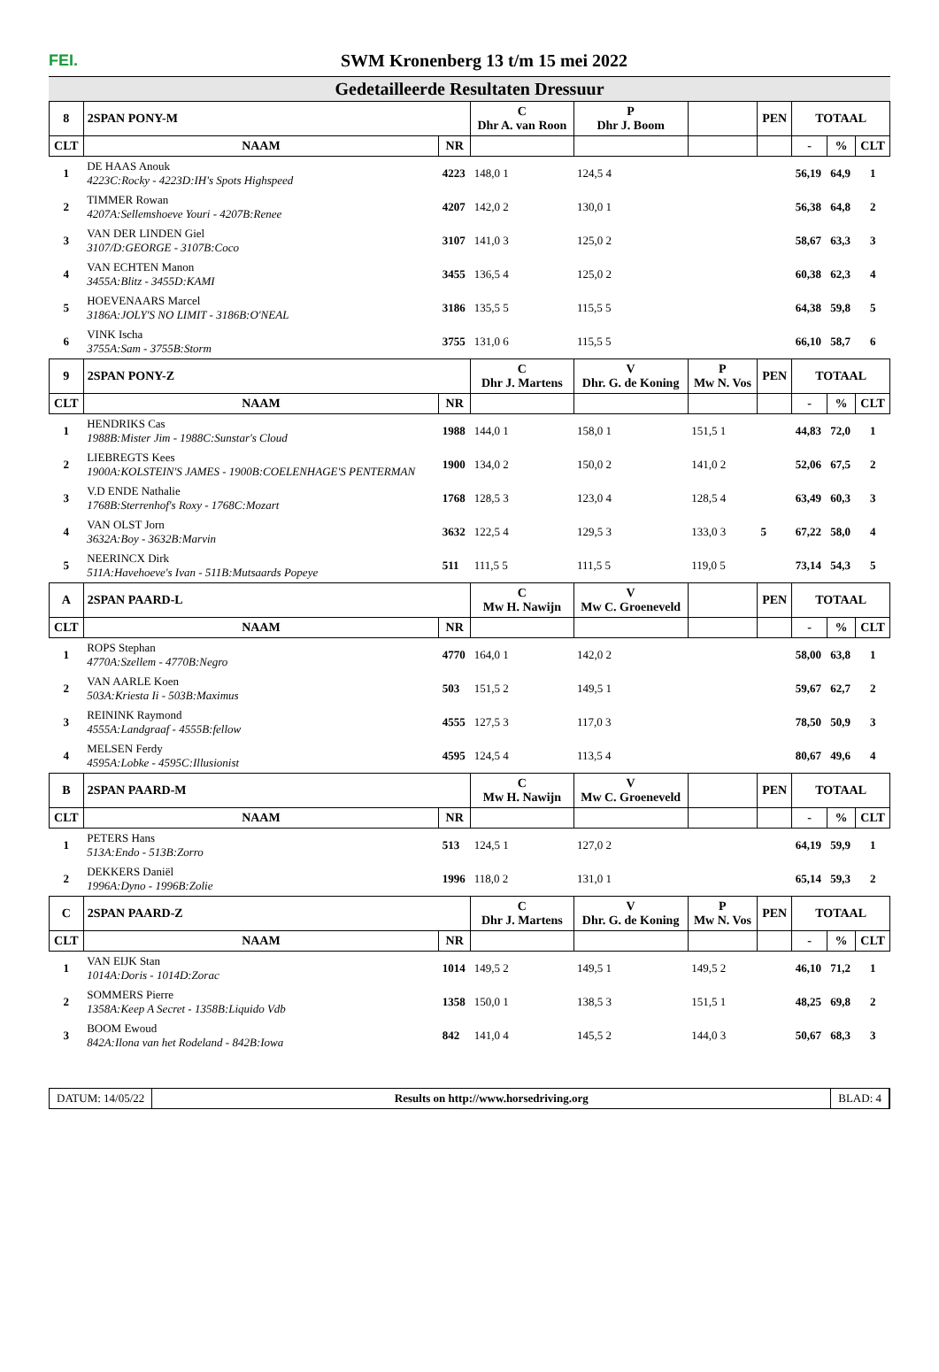FEI.
SWM Kronenberg 13 t/m 15 mei 2022
Gedetailleerde Resultaten Dressuur
| 8 | 2SPAN PONY-M | | C Dhr A. van Roon | P Dhr J. Boom | | PEN | TOTAAL | | |
| --- | --- | --- | --- | --- | --- | --- | --- | --- | --- |
| CLT | NAAM | NR | | | | | - | % | CLT |
| 1 | DE HAAS Anouk 4223C:Rocky - 4223D:IH's Spots Highspeed | 4223 | 148,0 1 | 124,5 4 | | | 56,19 | 64,9 | 1 |
| 2 | TIMMER Rowan 4207A:Sellemshoeve Youri - 4207B:Renee | 4207 | 142,0 2 | 130,0 1 | | | 56,38 | 64,8 | 2 |
| 3 | VAN DER LINDEN Giel 3107/D:GEORGE - 3107B:Coco | 3107 | 141,0 3 | 125,0 2 | | | 58,67 | 63,3 | 3 |
| 4 | VAN ECHTEN Manon 3455A:Blitz - 3455D:KAMI | 3455 | 136,5 4 | 125,0 2 | | | 60,38 | 62,3 | 4 |
| 5 | HOEVENAARS Marcel 3186A:JOLY'S NO LIMIT - 3186B:O'NEAL | 3186 | 135,5 5 | 115,5 5 | | | 64,38 | 59,8 | 5 |
| 6 | VINK Ischa 3755A:Sam - 3755B:Storm | 3755 | 131,0 6 | 115,5 5 | | | 66,10 | 58,7 | 6 |
| 9 | 2SPAN PONY-Z | | C Dhr J. Martens | V Dhr. G. de Koning | P Mw N. Vos | PEN | TOTAAL | | |
| CLT | NAAM | NR | | | | | - | % | CLT |
| 1 | HENDRIKS Cas 1988B:Mister Jim - 1988C:Sunstar's Cloud | 1988 | 144,0 1 | 158,0 1 | 151,5 1 | | 44,83 | 72,0 | 1 |
| 2 | LIEBREGTS Kees 1900A:KOLSTEIN'S JAMES - 1900B:COELENHAGE'S PENTERMAN | 1900 | 134,0 2 | 150,0 2 | 141,0 2 | | 52,06 | 67,5 | 2 |
| 3 | V.D ENDE Nathalie 1768B:Sterrenhof's Roxy - 1768C:Mozart | 1768 | 128,5 3 | 123,0 4 | 128,5 4 | | 63,49 | 60,3 | 3 |
| 4 | VAN OLST Jorn 3632A:Boy - 3632B:Marvin | 3632 | 122,5 4 | 129,5 3 | 133,0 3 | 5 | 67,22 | 58,0 | 4 |
| 5 | NEERINCX Dirk 511A:Havehoeve's Ivan - 511B:Mutsaards Popeye | 511 | 111,5 5 | 111,5 5 | 119,0 5 | | 73,14 | 54,3 | 5 |
| A | 2SPAN PAARD-L | | C Mw H. Nawijn | V Mw C. Groeneveld | | PEN | TOTAAL | | |
| CLT | NAAM | NR | | | | | - | % | CLT |
| 1 | ROPS Stephan 4770A:Szellem - 4770B:Negro | 4770 | 164,0 1 | 142,0 2 | | | 58,00 | 63,8 | 1 |
| 2 | VAN AARLE Koen 503A:Kriesta Ii - 503B:Maximus | 503 | 151,5 2 | 149,5 1 | | | 59,67 | 62,7 | 2 |
| 3 | REININK Raymond 4555A:Landgraaf - 4555B:fellow | 4555 | 127,5 3 | 117,0 3 | | | 78,50 | 50,9 | 3 |
| 4 | MELSEN Ferdy 4595A:Lobke - 4595C:Illusionist | 4595 | 124,5 4 | 113,5 4 | | | 80,67 | 49,6 | 4 |
| B | 2SPAN PAARD-M | | C Mw H. Nawijn | V Mw C. Groeneveld | | PEN | TOTAAL | | |
| CLT | NAAM | NR | | | | | - | % | CLT |
| 1 | PETERS Hans 513A:Endo - 513B:Zorro | 513 | 124,5 1 | 127,0 2 | | | 64,19 | 59,9 | 1 |
| 2 | DEKKERS Daniël 1996A:Dyno - 1996B:Zolie | 1996 | 118,0 2 | 131,0 1 | | | 65,14 | 59,3 | 2 |
| C | 2SPAN PAARD-Z | | C Dhr J. Martens | V Dhr. G. de Koning | P Mw N. Vos | PEN | TOTAAL | | |
| CLT | NAAM | NR | | | | | - | % | CLT |
| 1 | VAN EIJK Stan 1014A:Doris - 1014D:Zorac | 1014 | 149,5 2 | 149,5 1 | 149,5 2 | | 46,10 | 71,2 | 1 |
| 2 | SOMMERS Pierre 1358A:Keep A Secret - 1358B:Liquido Vdb | 1358 | 150,0 1 | 138,5 3 | 151,5 1 | | 48,25 | 69,8 | 2 |
| 3 | BOOM Ewoud 842A:Ilona van het Rodeland - 842B:Iowa | 842 | 141,0 4 | 145,5 2 | 144,0 3 | | 50,67 | 68,3 | 3 |
DATUM: 14/05/22 Results on http://www.horsedriving.org
BLAD: 4